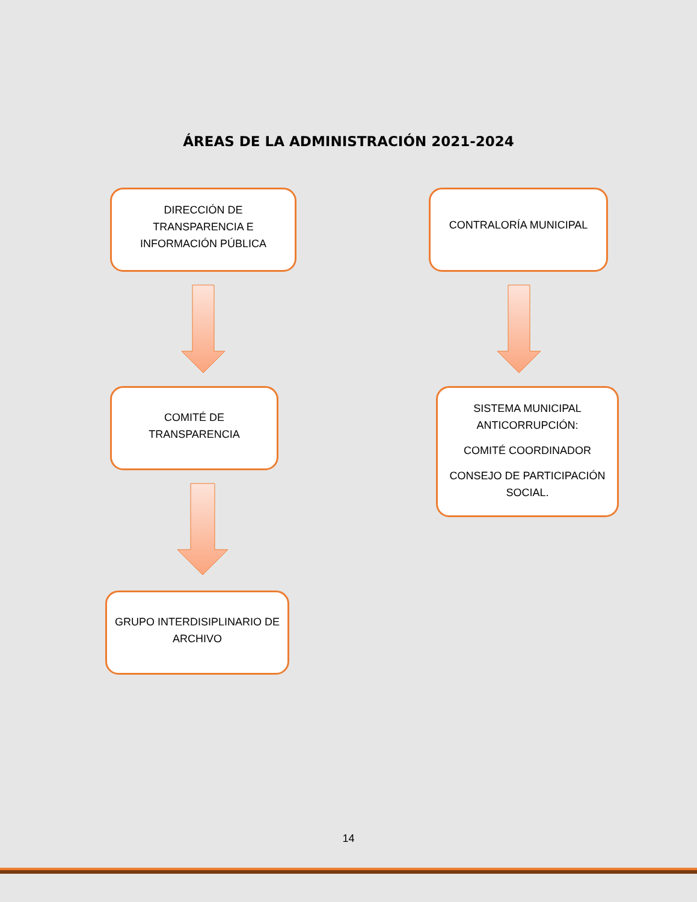ÁREAS DE LA ADMINISTRACIÓN 2021-2024
DIRECCIÓN DE
TRANSPARENCIA E
INFORMACIÓN PÚBLICA
COMITÉ DE
TRANSPARENCIA
GRUPO INTERDISIPLINARIO DE
ARCHIVO
CONTRALORÍA MUNICIPAL
SISTEMA MUNICIPAL
ANTICORRUPCIÓN:
COMITÉ COORDINADOR
CONSEJO DE PARTICIPACIÓN
SOCIAL.
14